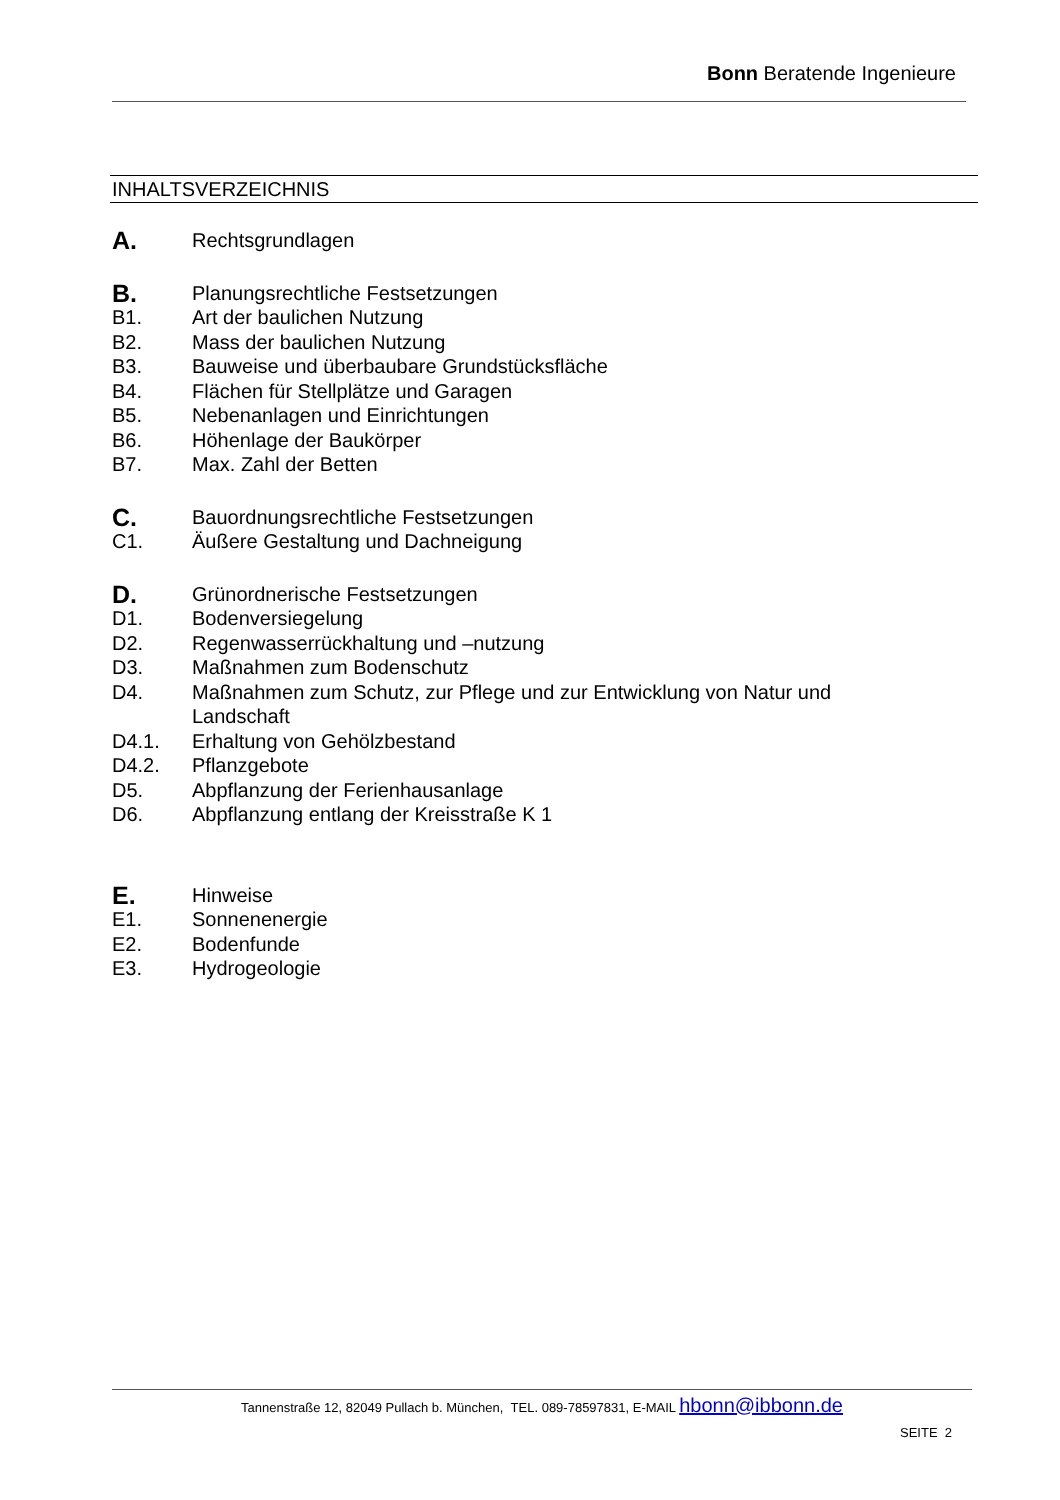Bonn Beratende Ingenieure
INHALTSVERZEICHNIS
A. Rechtsgrundlagen
B. Planungsrechtliche Festsetzungen
B1. Art der baulichen Nutzung
B2. Mass der baulichen Nutzung
B3. Bauweise und überbaubare Grundstücksfläche
B4. Flächen für Stellplätze und Garagen
B5. Nebenanlagen und Einrichtungen
B6. Höhenlage der Baukörper
B7. Max. Zahl der Betten
C. Bauordnungsrechtliche Festsetzungen
C1. Äußere Gestaltung und Dachneigung
D. Grünordnerische Festsetzungen
D1. Bodenversiegelung
D2. Regenwasserrückhaltung und –nutzung
D3. Maßnahmen zum Bodenschutz
D4. Maßnahmen zum Schutz, zur Pflege und zur Entwicklung von Natur und Landschaft
D4.1. Erhaltung von Gehölzbestand
D4.2. Pflanzgebote
D5. Abpflanzung der Ferienhausanlage
D6. Abpflanzung entlang der Kreisstraße K 1
E. Hinweise
E1. Sonnenenergie
E2. Bodenfunde
E3. Hydrogeologie
Tannenstraße 12, 82049 Pullach b. München, TEL. 089-78597831, E-MAIL hbonn@ibbonn.de
SEITE 2